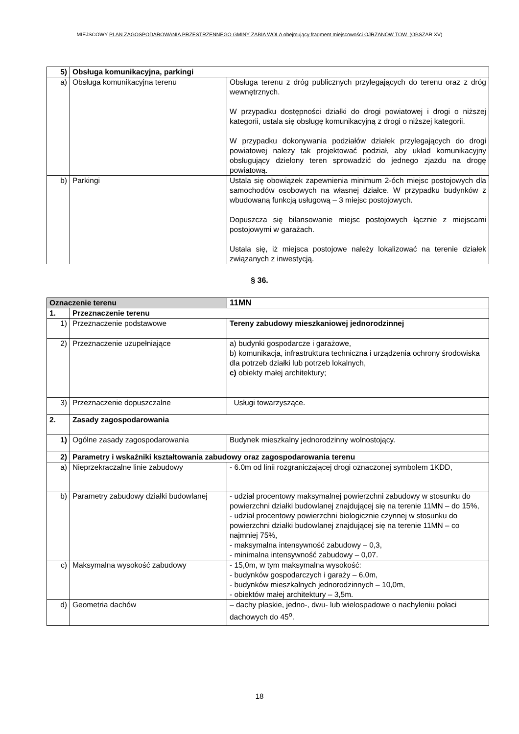MIEJSCOWY PLAN ZAGOSPODAROWANIA PRZESTRZENNEGO GMINY ŻABIA WOLA obejmujący fragment miejscowości OJRZANÓW TOW. (OBSZAR XV)
| 5) | Obsługa komunikacyjna, parkingi | |
| a) | Obsługa komunikacyjna terenu | Obsługa terenu z dróg publicznych przylegających do terenu oraz z dróg wewnętrznych. W przypadku dostępności działki do drogi powiatowej i drogi o niższej kategorii, ustala się obsługę komunikacyjną z drogi o niższej kategorii. W przypadku dokonywania podziałów działek przylegających do drogi powiatowej należy tak projektować podział, aby układ komunikacyjny obsługujący dzielony teren sprowadzić do jednego zjazdu na drogę powiatową. |
| b) | Parkingi | Ustala się obowiązek zapewnienia minimum 2-óch miejsc postojowych dla samochodów osobowych na własnej działce. W przypadku budynków z wbudowaną funkcją usługową – 3 miejsc postojowych. Dopuszcza się bilansowanie miejsc postojowych łącznie z miejscami postojowymi w garażach. Ustala się, iż miejsca postojowe należy lokalizować na terenie działek związanych z inwestycją. |
§ 36.
| Oznaczenie terenu | | 11MN |
| 1. | Przeznaczenie terenu | |
| 1) | Przeznaczenie podstawowe | Tereny zabudowy mieszkaniowej jednorodzinnej |
| 2) | Przeznaczenie uzupełniające | a) budynki gospodarcze i garażowe, b) komunikacja, infrastruktura techniczna i urządzenia ochrony środowiska dla potrzeb działki lub potrzeb lokalnych, c) obiekty małej architektury; |
| 3) | Przeznaczenie dopuszczalne | Usługi towarzyszące. |
| 2. | Zasady zagospodarowania | |
| 1) | Ogólne zasady zagospodarowania | Budynek mieszkalny jednorodzinny wolnostojący. |
| 2) | Parametry i wskaźniki kształtowania zabudowy oraz zagospodarowania terenu | |
| a) | Nieprzekraczalne linie zabudowy | - 6.0m od linii rozgraniczającej drogi oznaczonej symbolem 1KDD, |
| b) | Parametry zabudowy działki budowlanej | - udział procentowy maksymalnej powierzchni zabudowy w stosunku do powierzchni działki budowlanej znajdującej się na terenie 11MN – do 15%, - udział procentowy powierzchni biologicznie czynnej w stosunku do powierzchni działki budowlanej znajdującej się na terenie 11MN – co najmniej 75%, - maksymalna intensywność zabudowy – 0,3, - minimalna intensywność zabudowy – 0,07. |
| c) | Maksymalna wysokość zabudowy | - 15,0m, w tym maksymalna wysokość: - budynków gospodarczych i garaży – 6,0m, - budynków mieszkalnych jednorodzinnych – 10,0m, - obiektów małej architektury – 3,5m. |
| d) | Geometria dachów | – dachy płaskie, jedno-, dwu- lub wielospadowe o nachyleniu połaci dachowych do 45<sup>o</sup>. |
18